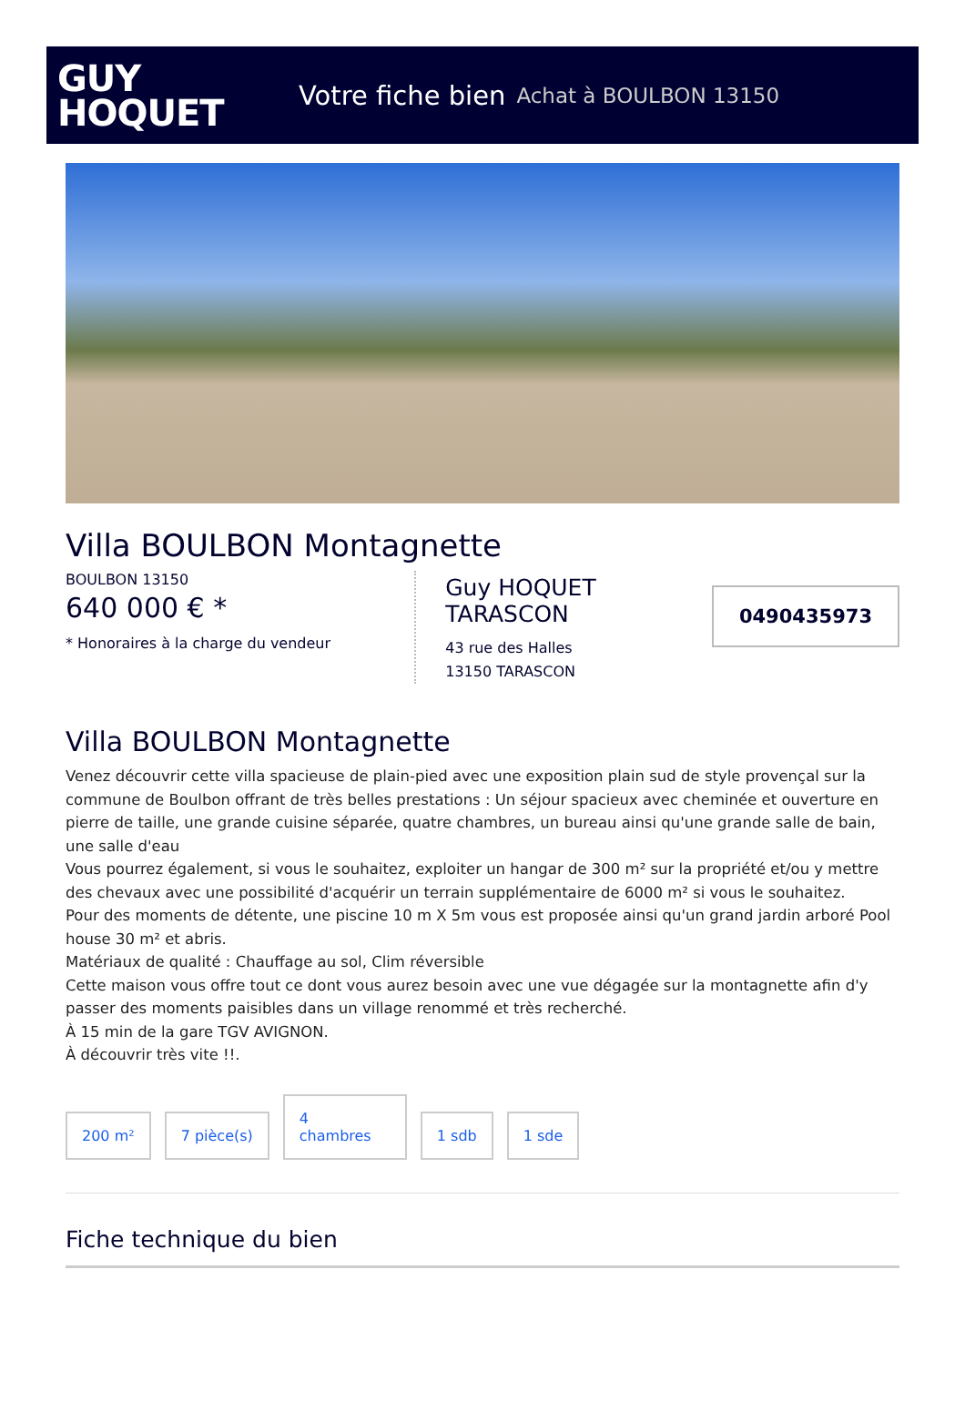GUY
HOQUET
Votre fiche bien Achat à BOULBON 13150
Villa BOULBON Montagnette
BOULBON 13150
640 000 € *
* Honoraires à la charge du vendeur
Guy HOQUET TARASCON
43 rue des Halles
13150 TARASCON
0490435973
Villa BOULBON Montagnette
Venez découvrir cette villa spacieuse de plain-pied avec une exposition plain sud de style provençal sur la commune de Boulbon offrant de très belles prestations : Un séjour spacieux avec cheminée et ouverture en pierre de taille, une grande cuisine séparée, quatre chambres, un bureau ainsi qu'une grande salle de bain, une salle d'eau
Vous pourrez également, si vous le souhaitez, exploiter un hangar de 300 m² sur la propriété et/ou y mettre des chevaux avec une possibilité d'acquérir un terrain supplémentaire de 6000 m² si vous le souhaitez.
Pour des moments de détente, une piscine 10 m X 5m vous est proposée ainsi qu'un grand jardin arboré Pool house 30 m² et abris.
Matériaux de qualité : Chauffage au sol, Clim réversible
Cette maison vous offre tout ce dont vous aurez besoin avec une vue dégagée sur la montagnette afin d'y passer des moments paisibles dans un village renommé et très recherché.
À 15 min de la gare TGV AVIGNON.
À découvrir très vite !!.
200 m²
7 pièce(s)
4
chambres
1 sdb
1 sde
Fiche technique du bien